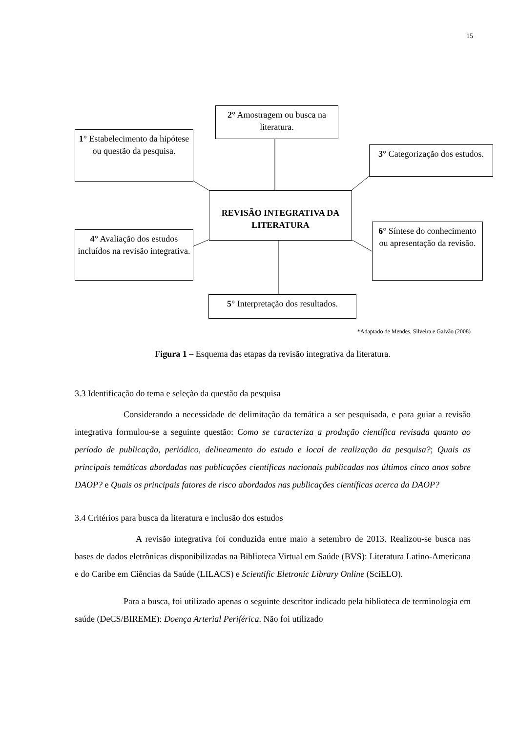15
2° Amostragem ou busca na literatura.
1° Estabelecimento da hipótese ou questão da pesquisa.
3° Categorização dos estudos.
REVISÃO INTEGRATIVA DA LITERATURA
4° Avaliação dos estudos incluídos na revisão integrativa.
6° Síntese do conhecimento ou apresentação da revisão.
5° Interpretação dos resultados.
*Adaptado de Mendes, Silveira e Galvão (2008)
Figura 1 – Esquema das etapas da revisão integrativa da literatura.
3.3 Identificação do tema e seleção da questão da pesquisa
Considerando a necessidade de delimitação da temática a ser pesquisada, e para guiar a revisão integrativa formulou-se a seguinte questão: Como se caracteriza a produção científica revisada quanto ao período de publicação, periódico, delineamento do estudo e local de realização da pesquisa?; Quais as principais temáticas abordadas nas publicações científicas nacionais publicadas nos últimos cinco anos sobre DAOP? e Quais os principais fatores de risco abordados nas publicações científicas acerca da DAOP?
3.4 Critérios para busca da literatura e inclusão dos estudos
A revisão integrativa foi conduzida entre maio a setembro de 2013. Realizou-se busca nas bases de dados eletrônicas disponibilizadas na Biblioteca Virtual em Saúde (BVS): Literatura Latino-Americana e do Caribe em Ciências da Saúde (LILACS) e Scientific Eletronic Library Online (SciELO).
Para a busca, foi utilizado apenas o seguinte descritor indicado pela biblioteca de terminologia em saúde (DeCS/BIREME): Doença Arterial Periférica. Não foi utilizado